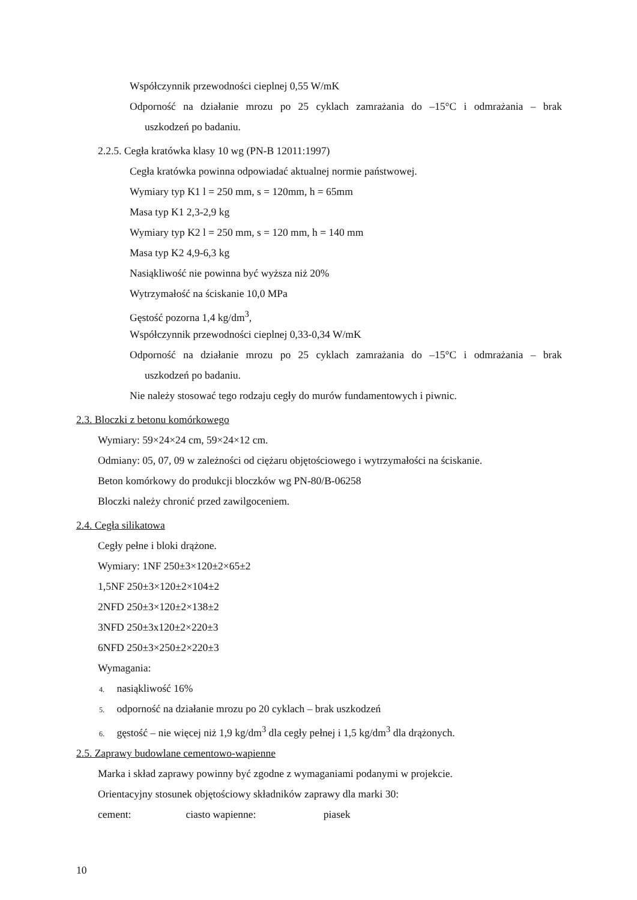Współczynnik przewodności cieplnej 0,55 W/mK
Odporność na działanie mrozu po 25 cyklach zamrażania do –15°C i odmrażania – brak
uszkodzeń po badaniu.
2.2.5. Cegła kratówka klasy 10 wg (PN-B 12011:1997)
Cegła kratówka powinna odpowiadać aktualnej normie państwowej.
Wymiary typ K1 l = 250 mm, s = 120mm, h = 65mm
Masa typ K1 2,3-2,9 kg
Wymiary typ K2 l = 250 mm, s = 120 mm, h = 140 mm
Masa typ K2 4,9-6,3 kg
Nasiąkliwość nie powinna być wyższa niż 20%
Wytrzymałość na ściskanie 10,0 MPa
Gęstość pozorna 1,4 kg/dm<sup>3</sup>,
Współczynnik przewodności cieplnej 0,33-0,34 W/mK
Odporność na działanie mrozu po 25 cyklach zamrażania do –15°C i odmrażania – brak
uszkodzeń po badaniu.
Nie należy stosować tego rodzaju cegły do murów fundamentowych i piwnic.
2.3. Bloczki z betonu komórkowego
Wymiary: 59×24×24 cm, 59×24×12 cm.
Odmiany: 05, 07, 09 w zależności od ciężaru objętościowego i wytrzymałości na ściskanie.
Beton komórkowy do produkcji bloczków wg PN-80/B-06258
Bloczki należy chronić przed zawilgoceniem.
2.4. Cegła silikatowa
Cegły pełne i bloki drążone.
Wymiary: 1NF 250±3×120±2×65±2
1,5NF 250±3×120±2×104±2
2NFD 250±3×120±2×138±2
3NFD 250±3x120±2×220±3
6NFD 250±3×250±2×220±3
Wymagania:
4. nasiąkliwość 16%
5. odporność na działanie mrozu po 20 cyklach – brak uszkodzeń
6. gęstość – nie więcej niż 1,9 kg/dm<sup>3</sup> dla cegły pełnej i 1,5 kg/dm<sup>3</sup> dla drążonych.
2.5. Zaprawy budowlane cementowo-wapienne
Marka i skład zaprawy powinny być zgodne z wymaganiami podanymi w projekcie.
Orientacyjny stosunek objętościowy składników zaprawy dla marki 30:
cement: ciasto wapienne: piasek
10